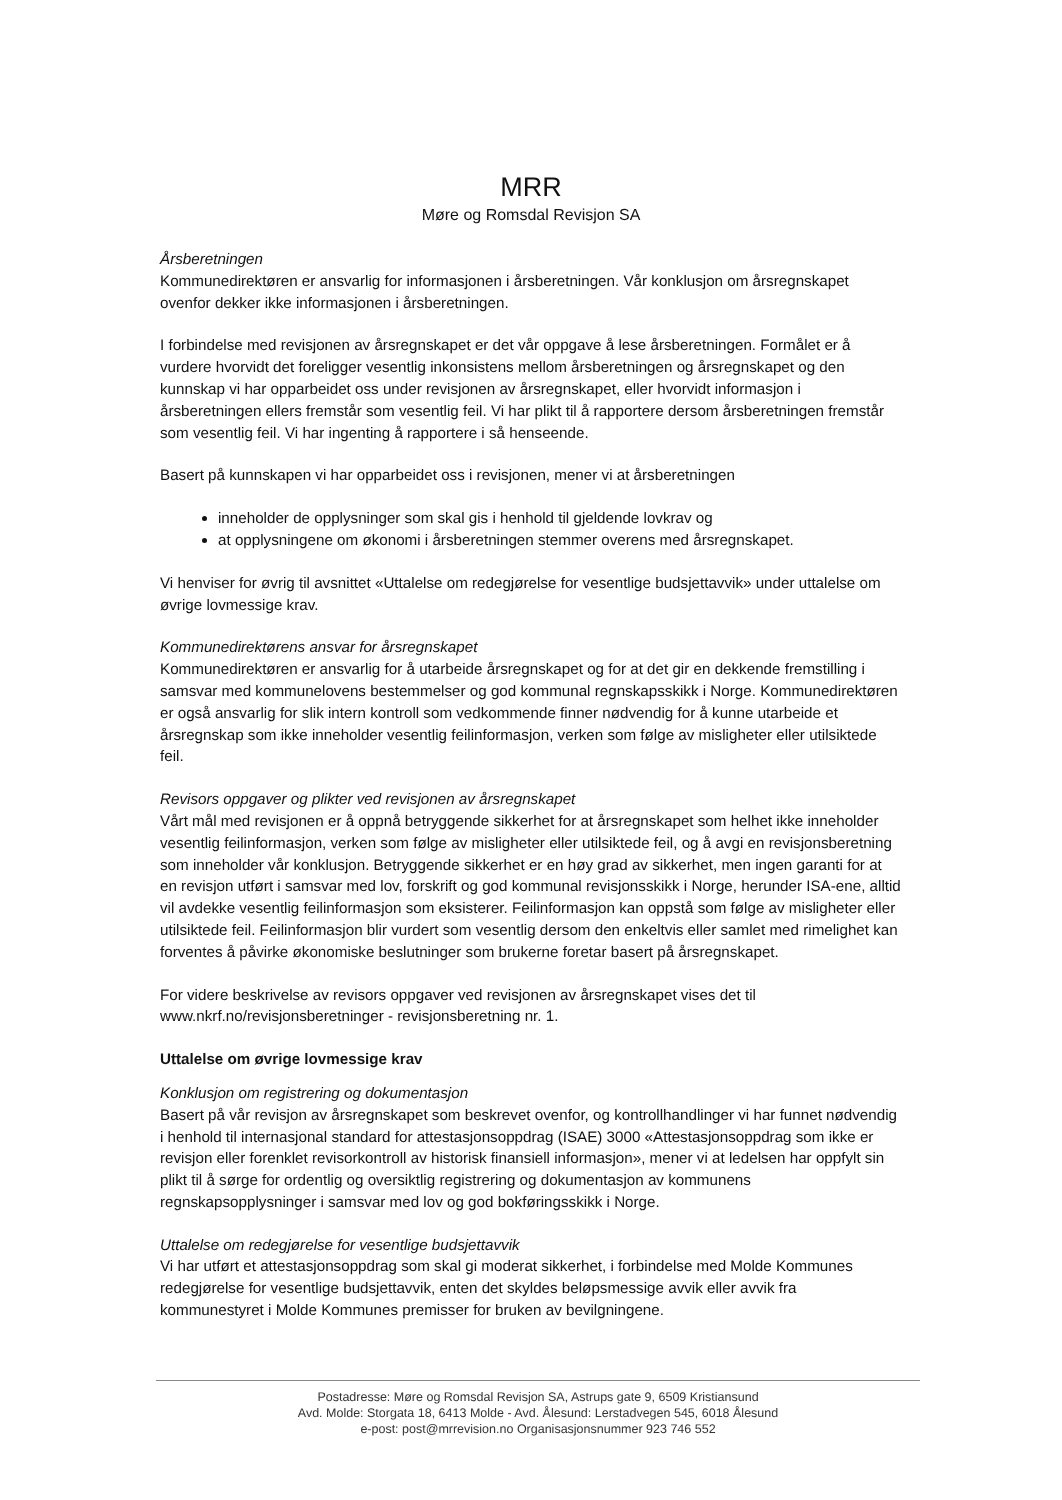MRR
Møre og Romsdal Revisjon SA
Årsberetningen
Kommunedirektøren er ansvarlig for informasjonen i årsberetningen. Vår konklusjon om årsregnskapet ovenfor dekker ikke informasjonen i årsberetningen.
I forbindelse med revisjonen av årsregnskapet er det vår oppgave å lese årsberetningen. Formålet er å vurdere hvorvidt det foreligger vesentlig inkonsistens mellom årsberetningen og årsregnskapet og den kunnskap vi har opparbeidet oss under revisjonen av årsregnskapet, eller hvorvidt informasjon i årsberetningen ellers fremstår som vesentlig feil. Vi har plikt til å rapportere dersom årsberetningen fremstår som vesentlig feil. Vi har ingenting å rapportere i så henseende.
Basert på kunnskapen vi har opparbeidet oss i revisjonen, mener vi at årsberetningen
inneholder de opplysninger som skal gis i henhold til gjeldende lovkrav og
at opplysningene om økonomi i årsberetningen stemmer overens med årsregnskapet.
Vi henviser for øvrig til avsnittet «Uttalelse om redegjørelse for vesentlige budsjettavvik» under uttalelse om øvrige lovmessige krav.
Kommunedirektørens ansvar for årsregnskapet
Kommunedirektøren er ansvarlig for å utarbeide årsregnskapet og for at det gir en dekkende fremstilling i samsvar med kommunelovens bestemmelser og god kommunal regnskapsskikk i Norge. Kommunedirektøren er også ansvarlig for slik intern kontroll som vedkommende finner nødvendig for å kunne utarbeide et årsregnskap som ikke inneholder vesentlig feilinformasjon, verken som følge av misligheter eller utilsiktede feil.
Revisors oppgaver og plikter ved revisjonen av årsregnskapet
Vårt mål med revisjonen er å oppnå betryggende sikkerhet for at årsregnskapet som helhet ikke inneholder vesentlig feilinformasjon, verken som følge av misligheter eller utilsiktede feil, og å avgi en revisjonsberetning som inneholder vår konklusjon. Betryggende sikkerhet er en høy grad av sikkerhet, men ingen garanti for at en revisjon utført i samsvar med lov, forskrift og god kommunal revisjonsskikk i Norge, herunder ISA-ene, alltid vil avdekke vesentlig feilinformasjon som eksisterer. Feilinformasjon kan oppstå som følge av misligheter eller utilsiktede feil. Feilinformasjon blir vurdert som vesentlig dersom den enkeltvis eller samlet med rimelighet kan forventes å påvirke økonomiske beslutninger som brukerne foretar basert på årsregnskapet.
For videre beskrivelse av revisors oppgaver ved revisjonen av årsregnskapet vises det til www.nkrf.no/revisjonsberetninger - revisjonsberetning nr. 1.
Uttalelse om øvrige lovmessige krav
Konklusjon om registrering og dokumentasjon
Basert på vår revisjon av årsregnskapet som beskrevet ovenfor, og kontrollhandlinger vi har funnet nødvendig i henhold til internasjonal standard for attestasjonsoppdrag (ISAE) 3000 «Attestasjonsoppdrag som ikke er revisjon eller forenklet revisorkontroll av historisk finansiell informasjon», mener vi at ledelsen har oppfylt sin plikt til å sørge for ordentlig og oversiktlig registrering og dokumentasjon av kommunens regnskapsopplysninger i samsvar med lov og god bokføringsskikk i Norge.
Uttalelse om redegjørelse for vesentlige budsjettavvik
Vi har utført et attestasjonsoppdrag som skal gi moderat sikkerhet, i forbindelse med Molde Kommunes redegjørelse for vesentlige budsjettavvik, enten det skyldes beløpsmessige avvik eller avvik fra kommunestyret i Molde Kommunes premisser for bruken av bevilgningene.
Postadresse: Møre og Romsdal Revisjon SA, Astrups gate 9, 6509 Kristiansund
Avd. Molde: Storgata 18, 6413 Molde - Avd. Ålesund: Lerstadvegen 545, 6018 Ålesund
e-post: post@mrrevision.no Organisasjonsnummer 923 746 552